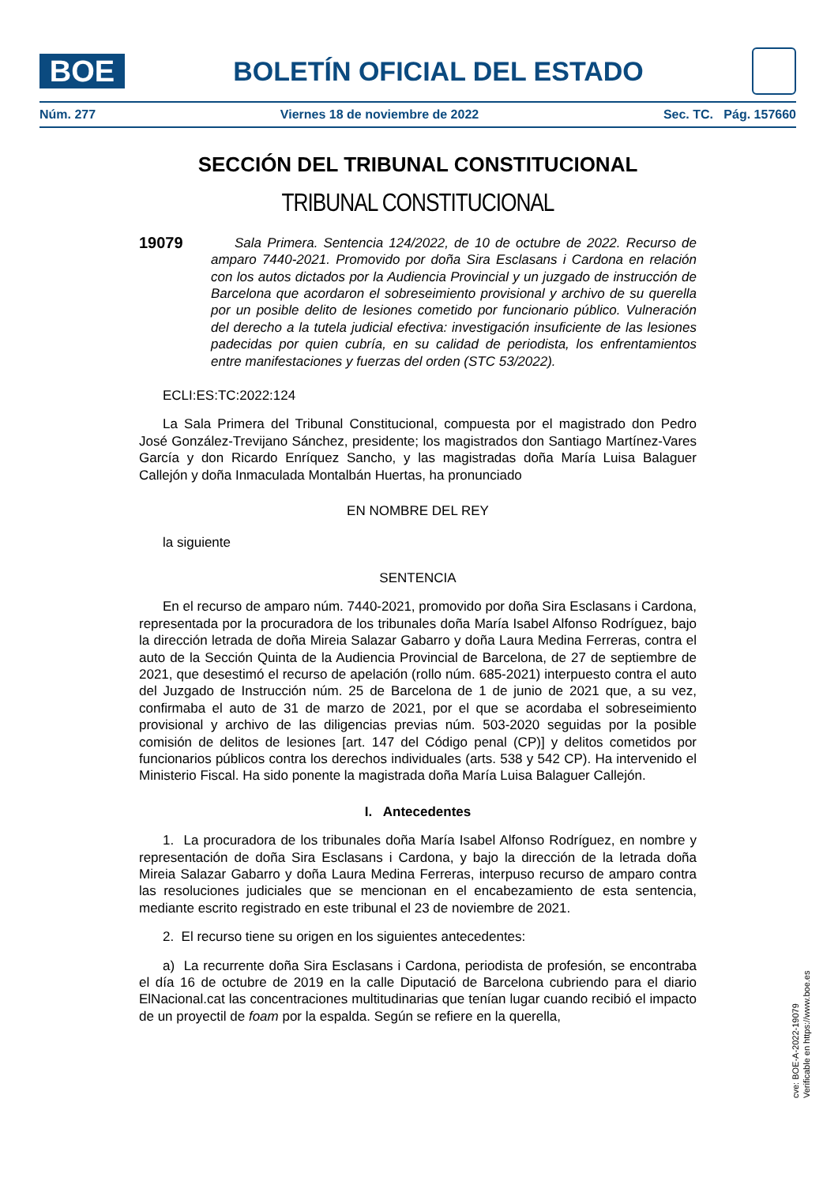BOE
BOLETÍN OFICIAL DEL ESTADO
Núm. 277 Viernes 18 de noviembre de 2022 Sec. TC. Pág. 157660
SECCIÓN DEL TRIBUNAL CONSTITUCIONAL
TRIBUNAL CONSTITUCIONAL
19079
Sala Primera. Sentencia 124/2022, de 10 de octubre de 2022. Recurso de amparo 7440-2021. Promovido por doña Sira Esclasans i Cardona en relación con los autos dictados por la Audiencia Provincial y un juzgado de instrucción de Barcelona que acordaron el sobreseimiento provisional y archivo de su querella por un posible delito de lesiones cometido por funcionario público. Vulneración del derecho a la tutela judicial efectiva: investigación insuficiente de las lesiones padecidas por quien cubría, en su calidad de periodista, los enfrentamientos entre manifestaciones y fuerzas del orden (STC 53/2022).
ECLI:ES:TC:2022:124
La Sala Primera del Tribunal Constitucional, compuesta por el magistrado don Pedro José González-Trevijano Sánchez, presidente; los magistrados don Santiago Martínez-Vares García y don Ricardo Enríquez Sancho, y las magistradas doña María Luisa Balaguer Callejón y doña Inmaculada Montalbán Huertas, ha pronunciado
EN NOMBRE DEL REY
la siguiente
SENTENCIA
En el recurso de amparo núm. 7440-2021, promovido por doña Sira Esclasans i Cardona, representada por la procuradora de los tribunales doña María Isabel Alfonso Rodríguez, bajo la dirección letrada de doña Mireia Salazar Gabarro y doña Laura Medina Ferreras, contra el auto de la Sección Quinta de la Audiencia Provincial de Barcelona, de 27 de septiembre de 2021, que desestimó el recurso de apelación (rollo núm. 685-2021) interpuesto contra el auto del Juzgado de Instrucción núm. 25 de Barcelona de 1 de junio de 2021 que, a su vez, confirmaba el auto de 31 de marzo de 2021, por el que se acordaba el sobreseimiento provisional y archivo de las diligencias previas núm. 503-2020 seguidas por la posible comisión de delitos de lesiones [art. 147 del Código penal (CP)] y delitos cometidos por funcionarios públicos contra los derechos individuales (arts. 538 y 542 CP). Ha intervenido el Ministerio Fiscal. Ha sido ponente la magistrada doña María Luisa Balaguer Callejón.
I. Antecedentes
1. La procuradora de los tribunales doña María Isabel Alfonso Rodríguez, en nombre y representación de doña Sira Esclasans i Cardona, y bajo la dirección de la letrada doña Mireia Salazar Gabarro y doña Laura Medina Ferreras, interpuso recurso de amparo contra las resoluciones judiciales que se mencionan en el encabezamiento de esta sentencia, mediante escrito registrado en este tribunal el 23 de noviembre de 2021.
2. El recurso tiene su origen en los siguientes antecedentes:
a) La recurrente doña Sira Esclasans i Cardona, periodista de profesión, se encontraba el día 16 de octubre de 2019 en la calle Diputació de Barcelona cubriendo para el diario ElNacional.cat las concentraciones multitudinarias que tenían lugar cuando recibió el impacto de un proyectil de foam por la espalda. Según se refiere en la querella,
cve: BOE-A-2022-19079
Verificable en https://www.boe.es